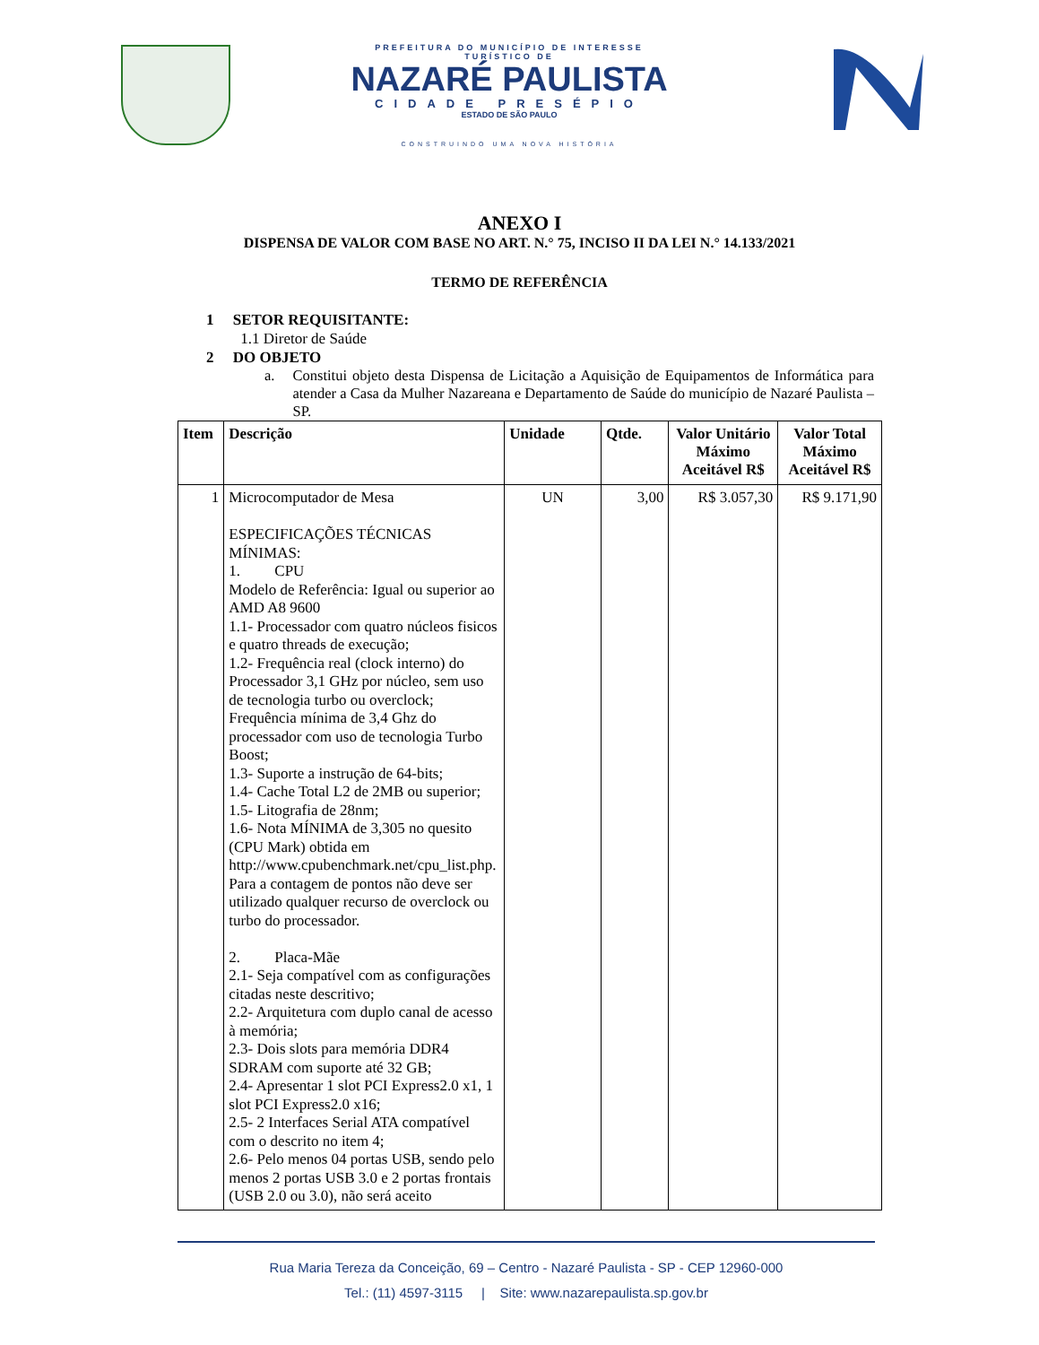PREFEITURA DO MUNICÍPIO DE INTERESSE TURÍSTICO DE
NAZARÉ PAULISTA
CIDADE PRESÉPIO
ESTADO DE SÃO PAULO
CONSTRUINDO UMA NOVA HISTÓRIA
ANEXO I
DISPENSA DE VALOR COM BASE NO ART. N.° 75, INCISO II DA LEI N.° 14.133/2021
TERMO DE REFERÊNCIA
1 SETOR REQUISITANTE:
1.1 Diretor de Saúde
2 DO OBJETO
a. Constitui objeto desta Dispensa de Licitação a Aquisição de Equipamentos de Informática para atender a Casa da Mulher Nazareana e Departamento de Saúde do município de Nazaré Paulista – SP.
| Item | Descrição | Unidade | Qtde. | Valor Unitário Máximo Aceitável R$ | Valor Total Máximo Aceitável R$ |
| --- | --- | --- | --- | --- | --- |
| 1 | Microcomputador de Mesa ESPECIFICAÇÕES TÉCNICAS MÍNIMAS: 1. CPU Modelo de Referência: Igual ou superior ao AMD A8 9600 1.1- Processador com quatro núcleos fisicos e quatro threads de execução; 1.2- Frequência real (clock interno) do Processador 3,1 GHz por núcleo, sem uso de tecnologia turbo ou overclock; Frequência mínima de 3,4 Ghz do processador com uso de tecnologia Turbo Boost; 1.3- Suporte a instrução de 64-bits; 1.4- Cache Total L2 de 2MB ou superior; 1.5- Litografia de 28nm; 1.6- Nota MÍNIMA de 3,305 no quesito (CPU Mark) obtida em http://www.cpubenchmark.net/cpu_list.php. Para a contagem de pontos não deve ser utilizado qualquer recurso de overclock ou turbo do processador. 2. Placa-Mãe 2.1- Seja compatível com as configurações citadas neste descritivo; 2.2- Arquitetura com duplo canal de acesso à memória; 2.3- Dois slots para memória DDR4 SDRAM com suporte até 32 GB; 2.4- Apresentar 1 slot PCI Express2.0 x1, 1 slot PCI Express2.0 x16; 2.5- 2 Interfaces Serial ATA compatível com o descrito no item 4; 2.6- Pelo menos 04 portas USB, sendo pelo menos 2 portas USB 3.0 e 2 portas frontais (USB 2.0 ou 3.0), não será aceito | UN | 3,00 | R$ 3.057,30 | R$ 9.171,90 |
Rua Maria Tereza da Conceição, 69 – Centro - Nazaré Paulista - SP - CEP 12960-000
Tel.: (11) 4597-3115 | Site: www.nazarepaulista.sp.gov.br